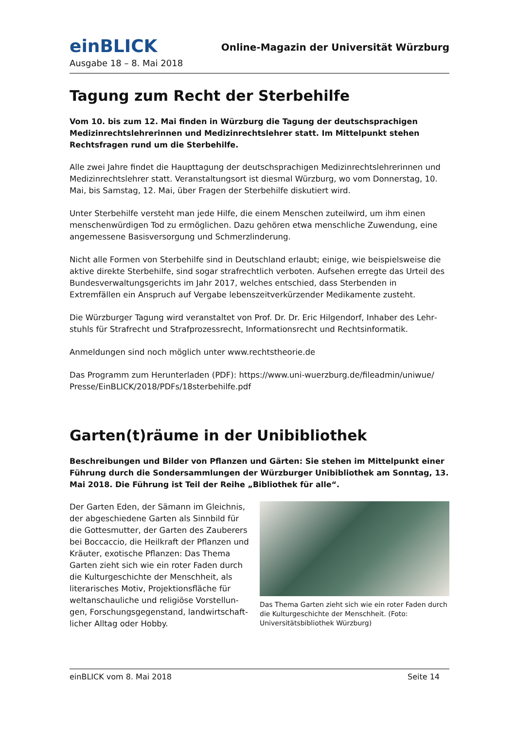einBLICK
Online-Magazin der Universität Würzburg
Ausgabe 18 – 8. Mai 2018
Tagung zum Recht der Sterbehilfe
Vom 10. bis zum 12. Mai finden in Würzburg die Tagung der deutschsprachigen Medizin­rechtslehrerinnen und Medizinrechtslehrer statt. Im Mittelpunkt stehen Rechtsfragen rund um die Sterbehilfe.
Alle zwei Jahre findet die Haupttagung der deutschsprachigen Medizinrechtslehrerinnen und Medizinrechtslehrer statt. Veranstaltungsort ist diesmal Würzburg, wo vom Donnerstag, 10. Mai, bis Samstag, 12. Mai, über Fragen der Sterbehilfe diskutiert wird.
Unter Sterbehilfe versteht man jede Hilfe, die einem Menschen zuteilwird, um ihm einen menschenwürdigen Tod zu ermöglichen. Dazu gehören etwa menschliche Zuwendung, eine angemessene Basisversorgung und Schmerzlinderung.
Nicht alle Formen von Sterbehilfe sind in Deutschland erlaubt; einige, wie beispielsweise die aktive direkte Sterbehilfe, sind sogar strafrechtlich verboten. Aufsehen erregte das Urteil des Bundesverwaltungsgerichts im Jahr 2017, welches entschied, dass Sterbenden in Extremfällen ein Anspruch auf Vergabe lebenszeitverkürzender Medikamente zusteht.
Die Würzburger Tagung wird veranstaltet von Prof. Dr. Dr. Eric Hilgendorf, Inhaber des Lehr­stuhls für Strafrecht und Strafprozessrecht, Informationsrecht und Rechtsinformatik.
Anmeldungen sind noch möglich unter www.rechtstheorie.de
Das Programm zum Herunterladen (PDF): https://www.uni-wuerzburg.de/fileadmin/uniwue/ Presse/EinBLICK/2018/PDFs/18sterbehilfe.pdf
Garten(t)räume in der Unibibliothek
Beschreibungen und Bilder von Pflanzen und Gärten: Sie stehen im Mittelpunkt einer Füh­rung durch die Sondersammlungen der Würzburger Unibibliothek am Sonntag, 13. Mai 2018. Die Führung ist Teil der Reihe „Bibliothek für alle“.
Der Garten Eden, der Sämann im Gleichnis, der abgeschiedene Garten als Sinnbild für die Gottesmutter, der Garten des Zauberers bei Boccaccio, die Heilkraft der Pflanzen und Kräuter, exotische Pflanzen: Das Thema Garten zieht sich wie ein roter Faden durch die Kulturgeschichte der Menschheit, als literarisches Motiv, Projektionsfläche für weltanschauliche und religiöse Vorstellun­gen, Forschungsgegenstand, landwirtschaft­licher Alltag oder Hobby.
Das Thema Garten zieht sich wie ein roter Faden durch die Kulturgeschichte der Menschheit. (Foto: Universitäts­bibliothek Würzburg)
einBLICK vom 8. Mai 2018 Seite 14